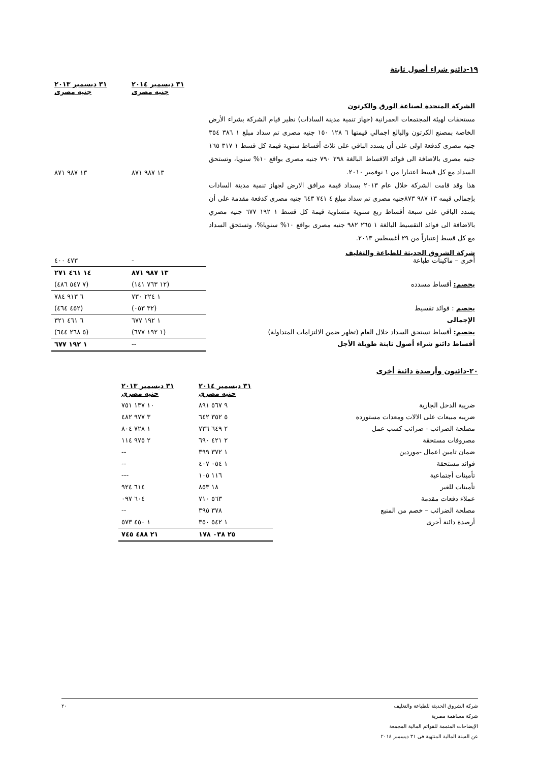١٩-دائنو شراء أصول ثابتة
| | ٣١ ديسمبر ٢٠١٤ جنيه مصرى | ٣١ ديسمبر ٢٠١٣ جنيه مصرى |
| الشركة المتحدة لصناعة الورق والكرتون مستحقات لهيئة المجتمعات العمرانية (جهاز تنمية مدينة السادات) نظير قيام الشركة بشراء الأرض الخاصة بمصنع الكرتون والبالغ اجمالي قيمتها ٦ ١٢٨ ١٥٠ جنيه مصرى تم سداد مبلغ ١ ٣٨٦ ٣٥٤ جنيه مصرى كدفعة اولى على أن يسدد الباقي على ثلاث أقساط سنوية قيمة كل قسط ١ ٣١٧ ١٦٥ جنيه مصرى بالاضافة الى فوائد الاقساط البالغة ٢٩٨ ٧٩٠ جنيه مصرى بواقع ١٠% سنويا، وتستحق السداد مع كل قسط اعتبارا من ١ نوفمبر ٢٠١٠. هذا وقد قامت الشركة خلال عام ٢٠١٣ بسداد قيمة مرافق الارض لجهاز تنمية مدينة السادات بإجمالى قيمه ١٣ ٩٨٧ ٨٧٣جنيه مصرى تم سداد مبلغ ٤ ٧٤١ ٦٤٣ جنيه مصرى كدفعة مقدمة على أن يسدد الباقي على سبعة أقساط ربع سنوية متساوية قيمة كل قسط ١ ١٩٢ ٦٧٧ جنيه مصري بالاضافة الى فوائد التقسيط البالغة ١ ٢٦٥ ٩٨٢ جنيه مصرى بواقع ١٠% سنويا%، وتستحق السداد مع كل قسط إعتباراً من ٢٩ أغسطس ٢٠١٣. | ١٣ ٩٨٧ ٨٧١ | ١٣ ٩٨٧ ٨٧١ |
| شركة الشروق الحديثة للطباعة والتغليف أخرى – ماكينات طباعة | - | ٤٧٣ ٤٠٠ |
| | ١٣ ٩٨٧ ٨٧١ | ١٤ ٤٦١ ٢٧١ |
| يخصم: أقساط مسدده | (١٢ ٧٦٣ ١٤١) | (٧ ٥٤٧ ٤٨٦) |
| | ١ ٢٢٤ ٧٣٠ | ٦ ٩١٣ ٧٨٤ |
| يخصم : فوائد تقسيط | (٣٢ ٠٥٣) | (٤٥٢ ٤٦٤) |
| الإجمالى | ١ ١٩٢ ٦٧٧ | ٦ ٤٦١ ٣٢١ |
| يخصم: أقساط تستحق السداد خلال العام (تظهر ضمن الالتزامات المتداولة) | (١ ١٩٢ ٦٧٧) | (٥ ٢٦٨ ٦٤٤) |
| أقساط دائنو شراء أصول ثابتة طويلة الأجل | -- | ١ ١٩٢ ٦٧٧ |
٢٠-دائنون وأرصدة دائنة أخرى
| | ٣١ ديسمبر ٢٠١٤ جنيه مصرى | ٣١ ديسمبر ٢٠١٣ جنيه مصرى | |
| ضريبة الدخل الجارية | ٩ ٥٦٧ ٨٩١ | ١٠ ١٣٧ ٧٥١ | |
| ضريبه مبيعات على الالات ومعدات مستورده | ٥ ٣٥٢ ٦٤٢ | ٣ ٩٧٧ ٤٨٢ | |
| مصلحة الضرائب - ضرائب كسب عمل | ٢ ٦٤٩ ٧٣٦ | ١ ٧٢٨ ٨٠٤ | |
| مصروفات مستحقة | ٢ ٤٢١ ٦٩٠ | ٢ ٩٧٥ ١١٤ | |
| ضمان تامين اعمال -موردين | ١ ٣٧٢ ٣٩٩ | -- | |
| فوائد مستحقة | ١ ٠٥٤ ٤٠٧ | -- | |
| تأمينات أجتماعية | ١١٦ ١٠٥ | --- | |
| تأمينات للغير | ١٨ ٨٥٣ | ٦١٤ ٩٢٤ | |
| عملاء دفعات مقدمة | ٥٦٣ ٧١٠ | ٦٠٤ ٠٩٧ | |
| مصلحة الضرائب – خصم من المنبع | ٣٧٨ ٣٩٥ | -- | |
| أرصدة دائنة أخرى | ١ ٥٤٢ ٣٥٠ | ١ ٤٥٠ ٥٧٣ | |
| | ٢٥ ٠٣٨ ١٧٨ | ٢١ ٤٨٨ ٧٤٥ | |
٢٠ شركة الشروق الحديثة للطباعة والتغليف
شركة مساهمة مصرية
الإيضاحات المتممة للقوائم المالية المجمعة
عن السنة المالية المنتهية فى ٣١ ديسمبر ٢٠١٤